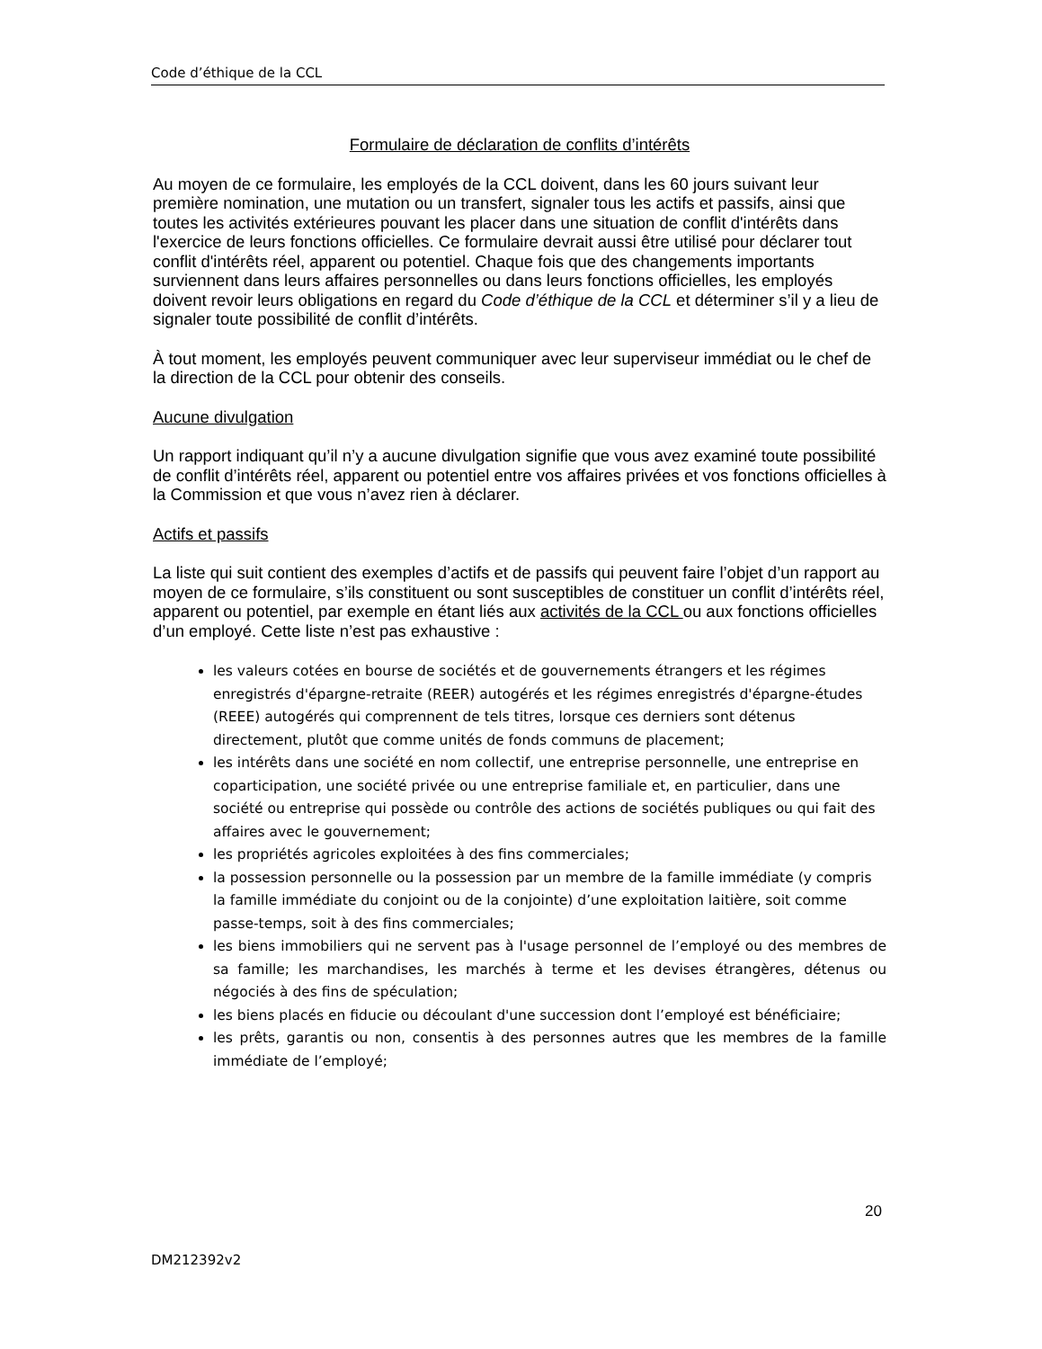Code d’éthique de la CCL
Formulaire de déclaration de conflits d’intérêts
Au moyen de ce formulaire, les employés de la CCL doivent, dans les 60 jours suivant leur première nomination, une mutation ou un transfert, signaler tous les actifs et passifs, ainsi que toutes les activités extérieures pouvant les placer dans une situation de conflit d'intérêts dans l'exercice de leurs fonctions officielles. Ce formulaire devrait aussi être utilisé pour déclarer tout conflit d'intérêts réel, apparent ou potentiel. Chaque fois que des changements importants surviennent dans leurs affaires personnelles ou dans leurs fonctions officielles, les employés doivent revoir leurs obligations en regard du Code d’éthique de la CCL et déterminer s’il y a lieu de signaler toute possibilité de conflit d’intérêts.
À tout moment, les employés peuvent communiquer avec leur superviseur immédiat ou le chef de la direction de la CCL pour obtenir des conseils.
Aucune divulgation
Un rapport indiquant qu’il n’y a aucune divulgation signifie que vous avez examiné toute possibilité de conflit d’intérêts réel, apparent ou potentiel entre vos affaires privées et vos fonctions officielles à la Commission et que vous n’avez rien à déclarer.
Actifs et passifs
La liste qui suit contient des exemples d’actifs et de passifs qui peuvent faire l’objet d’un rapport au moyen de ce formulaire, s’ils constituent ou sont susceptibles de constituer un conflit d’intérêts réel, apparent ou potentiel, par exemple en étant liés aux activités de la CCL ou aux fonctions officielles d’un employé. Cette liste n’est pas exhaustive :
les valeurs cotées en bourse de sociétés et de gouvernements étrangers et les régimes enregistrés d'épargne-retraite (REER) autogérés et les régimes enregistrés d'épargne-études (REEE) autogérés qui comprennent de tels titres, lorsque ces derniers sont détenus directement, plutôt que comme unités de fonds communs de placement;
les intérêts dans une société en nom collectif, une entreprise personnelle, une entreprise en coparticipation, une société privée ou une entreprise familiale et, en particulier, dans une société ou entreprise qui possède ou contrôle des actions de sociétés publiques ou qui fait des affaires avec le gouvernement;
les propriétés agricoles exploitées à des fins commerciales;
la possession personnelle ou la possession par un membre de la famille immédiate (y compris la famille immédiate du conjoint ou de la conjointe) d’une exploitation laitière, soit comme passe-temps, soit à des fins commerciales;
les biens immobiliers qui ne servent pas à l'usage personnel de l’employé ou des membres de sa famille; les marchandises, les marchés à terme et les devises étrangères, détenus ou négociés à des fins de spéculation;
les biens placés en fiducie ou découlant d'une succession dont l’employé est bénéficiaire;
les prêts, garantis ou non, consentis à des personnes autres que les membres de la famille immédiate de l’employé;
20
DM212392v2